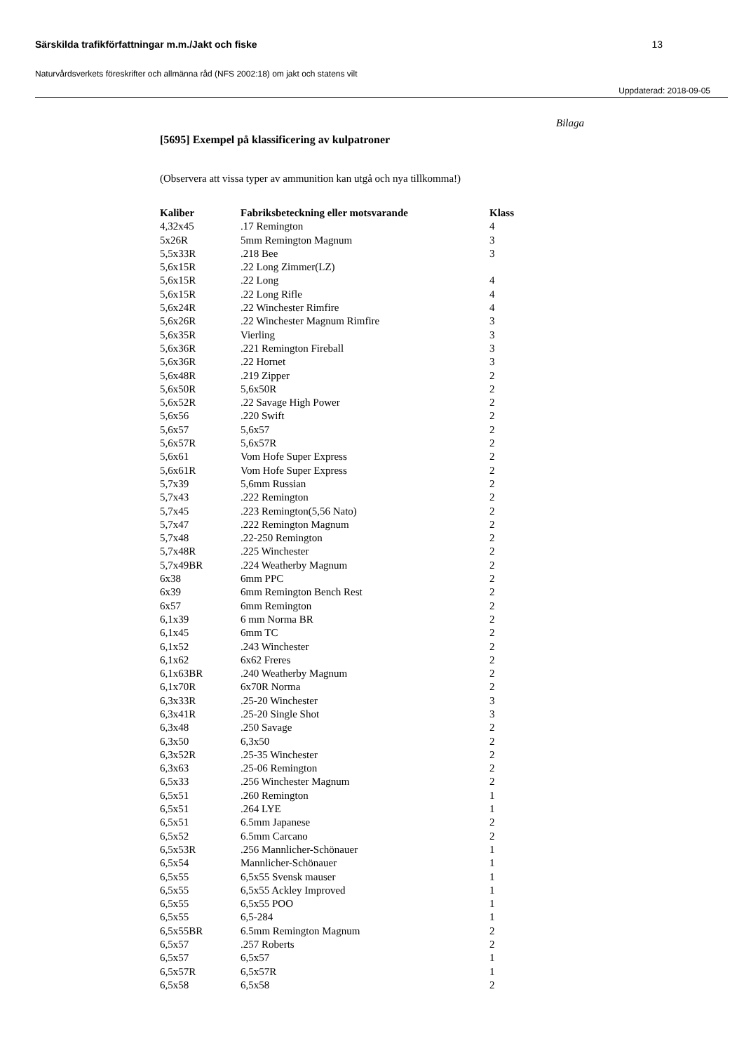Särskilda trafikförfattningar m.m./Jakt och fiske 13
Naturvårdsverkets föreskrifter och allmänna råd (NFS 2002:18) om jakt och statens vilt
Uppdaterad: 2018-09-05
Bilaga
[5695] Exempel på klassificering av kulpatroner
(Observera att vissa typer av ammunition kan utgå och nya tillkomma!)
| Kaliber | Fabriksbeteckning eller motsvarande | Klass |
| --- | --- | --- |
| 4,32x45 | .17 Remington | 4 |
| 5x26R | 5mm Remington Magnum | 3 |
| 5,5x33R | .218 Bee | 3 |
| 5,6x15R | .22 Long Zimmer(LZ) | |
| 5,6x15R | .22 Long | 4 |
| 5,6x15R | .22 Long Rifle | 4 |
| 5,6x24R | .22 Winchester Rimfire | 4 |
| 5,6x26R | .22 Winchester Magnum Rimfire | 3 |
| 5,6x35R | Vierling | 3 |
| 5,6x36R | .221 Remington Fireball | 3 |
| 5,6x36R | .22 Hornet | 3 |
| 5,6x48R | .219 Zipper | 2 |
| 5,6x50R | 5,6x50R | 2 |
| 5,6x52R | .22 Savage High Power | 2 |
| 5,6x56 | .220 Swift | 2 |
| 5,6x57 | 5,6x57 | 2 |
| 5,6x57R | 5,6x57R | 2 |
| 5,6x61 | Vom Hofe Super Express | 2 |
| 5,6x61R | Vom Hofe Super Express | 2 |
| 5,7x39 | 5,6mm Russian | 2 |
| 5,7x43 | .222 Remington | 2 |
| 5,7x45 | .223 Remington(5,56 Nato) | 2 |
| 5,7x47 | .222 Remington Magnum | 2 |
| 5,7x48 | .22-250 Remington | 2 |
| 5,7x48R | .225 Winchester | 2 |
| 5,7x49BR | .224 Weatherby Magnum | 2 |
| 6x38 | 6mm PPC | 2 |
| 6x39 | 6mm Remington Bench Rest | 2 |
| 6x57 | 6mm Remington | 2 |
| 6,1x39 | 6 mm Norma BR | 2 |
| 6,1x45 | 6mm TC | 2 |
| 6,1x52 | .243 Winchester | 2 |
| 6,1x62 | 6x62 Freres | 2 |
| 6,1x63BR | .240 Weatherby Magnum | 2 |
| 6,1x70R | 6x70R Norma | 2 |
| 6,3x33R | .25-20 Winchester | 3 |
| 6,3x41R | .25-20 Single Shot | 3 |
| 6,3x48 | .250 Savage | 2 |
| 6,3x50 | 6,3x50 | 2 |
| 6,3x52R | .25-35 Winchester | 2 |
| 6,3x63 | .25-06 Remington | 2 |
| 6,5x33 | .256 Winchester Magnum | 2 |
| 6,5x51 | .260 Remington | 1 |
| 6,5x51 | .264 LYE | 1 |
| 6,5x51 | 6.5mm Japanese | 2 |
| 6,5x52 | 6.5mm Carcano | 2 |
| 6,5x53R | .256 Mannlicher-Schönauer | 1 |
| 6,5x54 | Mannlicher-Schönauer | 1 |
| 6,5x55 | 6,5x55 Svensk mauser | 1 |
| 6,5x55 | 6,5x55 Ackley Improved | 1 |
| 6,5x55 | 6,5x55 POO | 1 |
| 6,5x55 | 6,5-284 | 1 |
| 6,5x55BR | 6.5mm Remington Magnum | 2 |
| 6,5x57 | .257 Roberts | 2 |
| 6,5x57 | 6,5x57 | 1 |
| 6,5x57R | 6,5x57R | 1 |
| 6,5x58 | 6,5x58 | 2 |